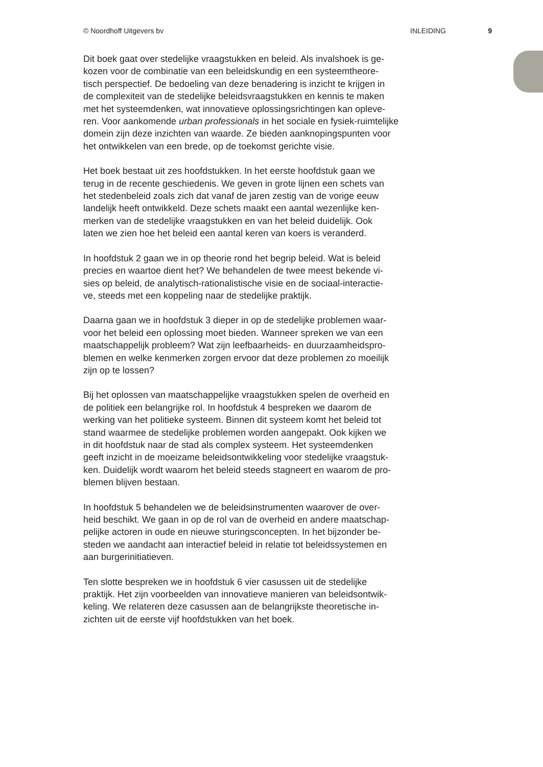© Noordhoff Uitgevers bv INLEIDING 9
Dit boek gaat over stedelijke vraagstukken en beleid. Als invalshoek is ge-
kozen voor de combinatie van een beleidskundig en een systeemtheore-
tisch perspectief. De bedoeling van deze benadering is inzicht te krijgen in
de complexiteit van de stedelijke beleidsvraagstukken en kennis te maken
met het systeemdenken, wat innovatieve oplossingsrichtingen kan opleve-
ren. Voor aankomende urban professionals in het sociale en fysiek-ruimtelijke
domein zijn deze inzichten van waarde. Ze bieden aanknopingspunten voor
het ontwikkelen van een brede, op de toekomst gerichte visie.
Het boek bestaat uit zes hoofdstukken. In het eerste hoofdstuk gaan we
terug in de recente geschiedenis. We geven in grote lijnen een schets van
het stedenbeleid zoals zich dat vanaf de jaren zestig van de vorige eeuw
landelijk heeft ontwikkeld. Deze schets maakt een aantal wezenlijke ken-
merken van de stedelijke vraagstukken en van het beleid duidelijk. Ook
laten we zien hoe het beleid een aantal keren van koers is veranderd.
In hoofdstuk 2 gaan we in op theorie rond het begrip beleid. Wat is beleid
precies en waartoe dient het? We behandelen de twee meest bekende vi-
sies op beleid, de analytisch-rationalistische visie en de sociaal-interactie-
ve, steeds met een koppeling naar de stedelijke praktijk.
Daarna gaan we in hoofdstuk 3 dieper in op de stedelijke problemen waar-
voor het beleid een oplossing moet bieden. Wanneer spreken we van een
maatschappelijk probleem? Wat zijn leefbaarheids- en duurzaamheidspro-
blemen en welke kenmerken zorgen ervoor dat deze problemen zo moeilijk
zijn op te lossen?
Bij het oplossen van maatschappelijke vraagstukken spelen de overheid en
de politiek een belangrijke rol. In hoofdstuk 4 bespreken we daarom de
werking van het politieke systeem. Binnen dit systeem komt het beleid tot
stand waarmee de stedelijke problemen worden aangepakt. Ook kijken we
in dit hoofdstuk naar de stad als complex systeem. Het systeemdenken
geeft inzicht in de moeizame beleidsontwikkeling voor stedelijke vraagstuk-
ken. Duidelijk wordt waarom het beleid steeds stagneert en waarom de pro-
blemen blijven bestaan.
In hoofdstuk 5 behandelen we de beleidsinstrumenten waarover de over-
heid beschikt. We gaan in op de rol van de overheid en andere maatschap-
pelijke actoren in oude en nieuwe sturingsconcepten. In het bijzonder be-
steden we aandacht aan interactief beleid in relatie tot beleidssystemen en
aan burgerinitiatieven.
Ten slotte bespreken we in hoofdstuk 6 vier casussen uit de stedelijke
praktijk. Het zijn voorbeelden van innovatieve manieren van beleidsontwik-
keling. We relateren deze casussen aan de belangrijkste theoretische in-
zichten uit de eerste vijf hoofdstukken van het boek.